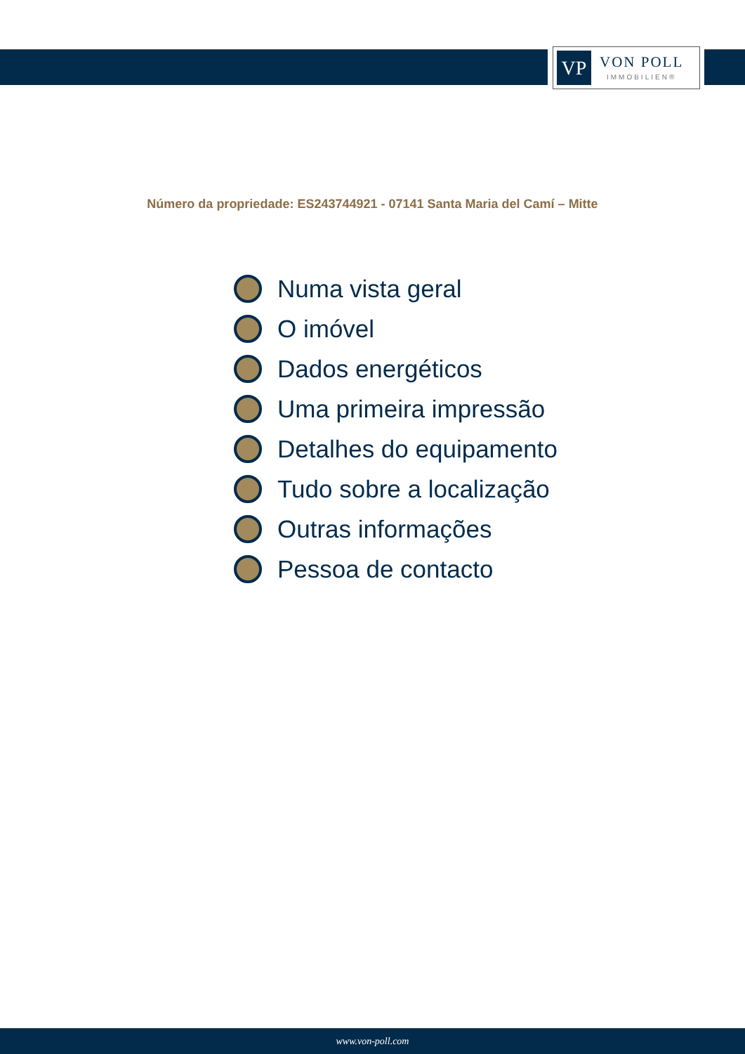VP
VON POLL
IMMOBILIEN®
Número da propriedade: ES243744921 - 07141 Santa Maria del Camí – Mitte
Numa vista geral
O imóvel
Dados energéticos
Uma primeira impressão
Detalhes do equipamento
Tudo sobre a localização
Outras informações
Pessoa de contacto
www.von-poll.com